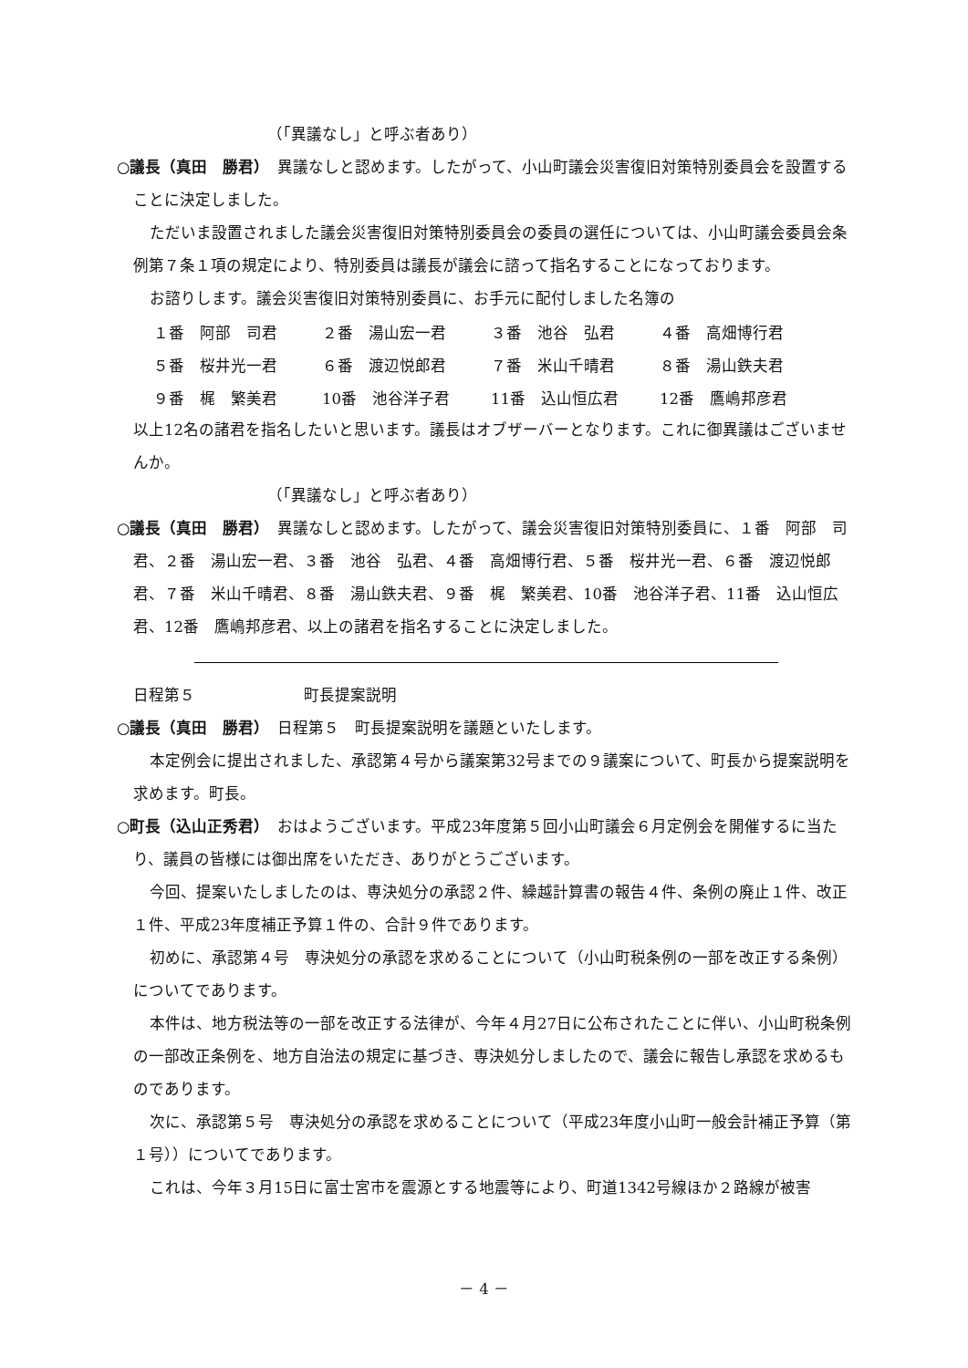（「異議なし」と呼ぶ者あり）
○議長（真田　勝君）　異議なしと認めます。したがって、小山町議会災害復旧対策特別委員会を設置することに決定しました。
ただいま設置されました議会災害復旧対策特別委員会の委員の選任については、小山町議会委員会条例第７条１項の規定により、特別委員は議長が議会に諮って指名することになっております。
お諮りします。議会災害復旧対策特別委員に、お手元に配付しました名簿の
| １番 阿部 司君 | ２番 湯山宏一君 | ３番 池谷 弘君 | ４番 高畑博行君 |
| ５番 桜井光一君 | ６番 渡辺悦郎君 | ７番 米山千晴君 | ８番 湯山鉄夫君 |
| ９番 梶 繁美君 | 10番 池谷洋子君 | 11番 込山恒広君 | 12番 鷹嶋邦彦君 |
以上12名の諸君を指名したいと思います。議長はオブザーバーとなります。これに御異議はございませんか。
（「異議なし」と呼ぶ者あり）
○議長（真田　勝君）　異議なしと認めます。したがって、議会災害復旧対策特別委員に、１番　阿部　司君、２番　湯山宏一君、３番　池谷　弘君、４番　高畑博行君、５番　桜井光一君、６番　渡辺悦郎君、７番　米山千晴君、８番　湯山鉄夫君、９番　梶　繁美君、10番　池谷洋子君、11番　込山恒広君、12番　鷹嶋邦彦君、以上の諸君を指名することに決定しました。
日程第５　　　　　　　町長提案説明
○議長（真田　勝君）　日程第５　町長提案説明を議題といたします。
本定例会に提出されました、承認第４号から議案第32号までの９議案について、町長から提案説明を求めます。町長。
○町長（込山正秀君）　おはようございます。平成23年度第５回小山町議会６月定例会を開催するに当たり、議員の皆様には御出席をいただき、ありがとうございます。
今回、提案いたしましたのは、専決処分の承認２件、繰越計算書の報告４件、条例の廃止１件、改正１件、平成23年度補正予算１件の、合計９件であります。
初めに、承認第４号　専決処分の承認を求めることについて（小山町税条例の一部を改正する条例）についてであります。
本件は、地方税法等の一部を改正する法律が、今年４月27日に公布されたことに伴い、小山町税条例の一部改正条例を、地方自治法の規定に基づき、専決処分しましたので、議会に報告し承認を求めるものであります。
次に、承認第５号　専決処分の承認を求めることについて（平成23年度小山町一般会計補正予算（第１号））についてであります。
これは、今年３月15日に富士宮市を震源とする地震等により、町道1342号線ほか２路線が被害
－ 4 －